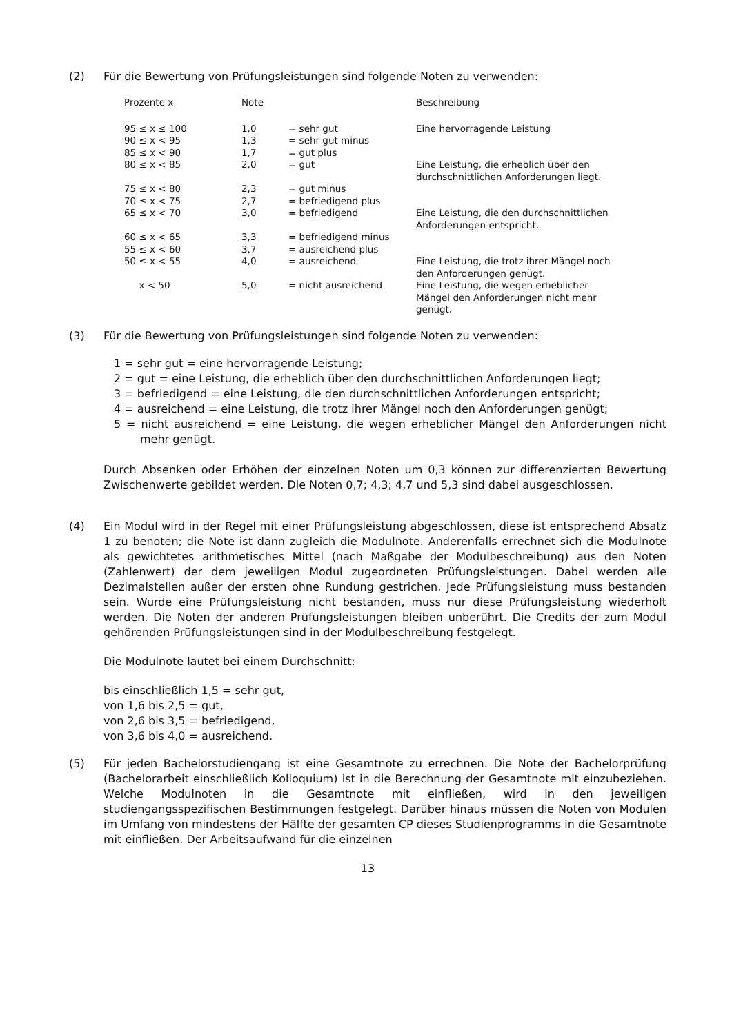(2) Für die Bewertung von Prüfungsleistungen sind folgende Noten zu verwenden:
| Prozente x | Note | | Beschreibung |
| --- | --- | --- | --- |
| 95 ≤ x ≤ 100 | 1,0 | = sehr gut | Eine hervorragende Leistung |
| 90 ≤ x < 95 | 1,3 | = sehr gut minus | |
| 85 ≤ x < 90 | 1,7 | = gut plus | |
| 80 ≤ x < 85 | 2,0 | = gut | Eine Leistung, die erheblich über den durchschnittlichen Anforderungen liegt. |
| 75 ≤ x < 80 | 2,3 | = gut minus | |
| 70 ≤ x < 75 | 2,7 | = befriedigend plus | |
| 65 ≤ x < 70 | 3,0 | = befriedigend | Eine Leistung, die den durchschnittlichen Anforderungen entspricht. |
| 60 ≤ x < 65 | 3,3 | = befriedigend minus | |
| 55 ≤ x < 60 | 3,7 | = ausreichend plus | |
| 50 ≤ x < 55 | 4,0 | = ausreichend | Eine Leistung, die trotz ihrer Mängel noch den Anforderungen genügt. |
| x < 50 | 5,0 | = nicht ausreichend | Eine Leistung, die wegen erheblicher Mängel den Anforderungen nicht mehr genügt. |
(3) Für die Bewertung von Prüfungsleistungen sind folgende Noten zu verwenden:
1 = sehr gut = eine hervorragende Leistung;
2 = gut = eine Leistung, die erheblich über den durchschnittlichen Anforderungen liegt;
3 = befriedigend = eine Leistung, die den durchschnittlichen Anforderungen entspricht;
4 = ausreichend = eine Leistung, die trotz ihrer Mängel noch den Anforderungen genügt;
5 = nicht ausreichend = eine Leistung, die wegen erheblicher Mängel den Anforderungen nicht mehr genügt.
Durch Absenken oder Erhöhen der einzelnen Noten um 0,3 können zur differenzierten Bewertung Zwischenwerte gebildet werden. Die Noten 0,7; 4,3; 4,7 und 5,3 sind dabei ausgeschlossen.
(4) Ein Modul wird in der Regel mit einer Prüfungsleistung abgeschlossen, diese ist entsprechend Absatz 1 zu benoten; die Note ist dann zugleich die Modulnote. Anderenfalls errechnet sich die Modulnote als gewichtetes arithmetisches Mittel (nach Maßgabe der Modulbeschreibung) aus den Noten (Zahlenwert) der dem jeweiligen Modul zugeordneten Prüfungsleistungen. Dabei werden alle Dezimalstellen außer der ersten ohne Rundung gestrichen. Jede Prüfungsleistung muss bestanden sein. Wurde eine Prüfungsleistung nicht bestanden, muss nur diese Prüfungsleistung wiederholt werden. Die Noten der anderen Prüfungsleistungen bleiben unberührt. Die Credits der zum Modul gehörenden Prüfungsleistungen sind in der Modulbeschreibung festgelegt.
Die Modulnote lautet bei einem Durchschnitt:
bis einschließlich 1,5 = sehr gut,
von 1,6 bis 2,5 = gut,
von 2,6 bis 3,5 = befriedigend,
von 3,6 bis 4,0 = ausreichend.
(5) Für jeden Bachelorstudiengang ist eine Gesamtnote zu errechnen. Die Note der Bachelorprüfung (Bachelorarbeit einschließlich Kolloquium) ist in die Berechnung der Gesamtnote mit einzubeziehen. Welche Modulnoten in die Gesamtnote mit einfließen, wird in den jeweiligen studiengangsspezifischen Bestimmungen festgelegt. Darüber hinaus müssen die Noten von Modulen im Umfang von mindestens der Hälfte der gesamten CP dieses Studienprogramms in die Gesamtnote mit einfließen. Der Arbeitsaufwand für die einzelnen
13